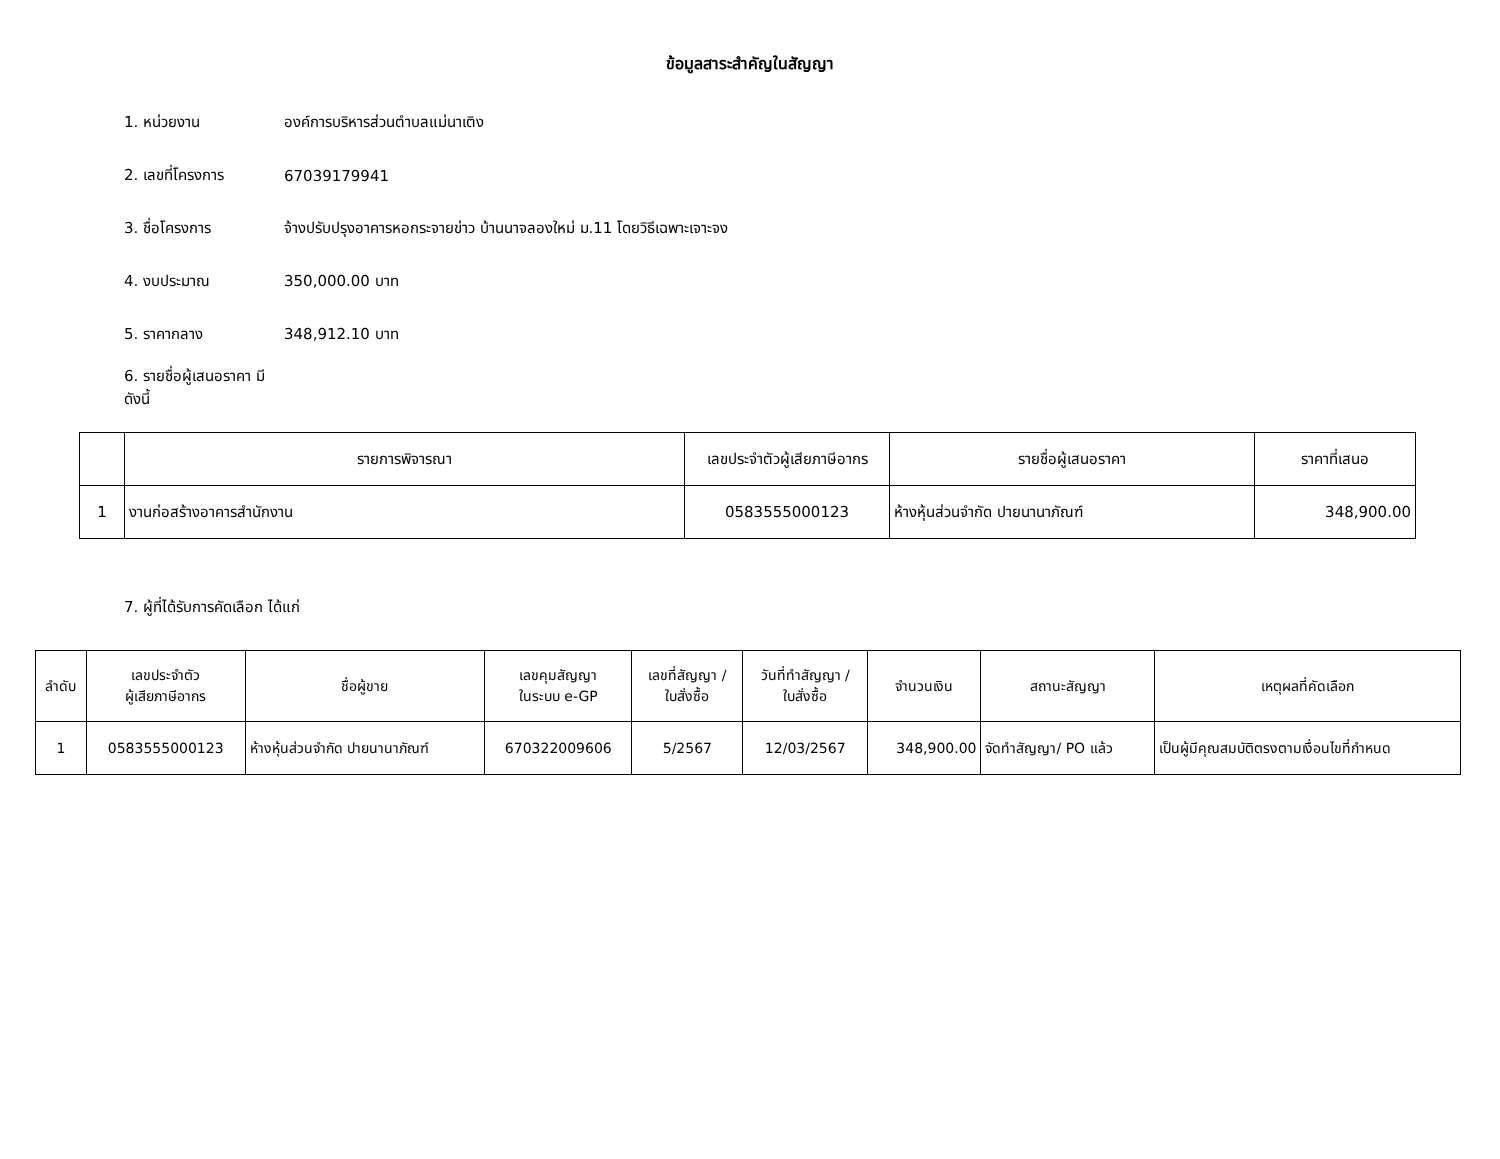ข้อมูลสาระสำคัญในสัญญา
1. หน่วยงาน องค์การบริหารส่วนตำบลแม่นาเติง
2. เลขที่โครงการ 67039179941
3. ชื่อโครงการ จ้างปรับปรุงอาคารหอกระจายข่าว บ้านนาจลองใหม่ ม.11 โดยวิธีเฉพาะเจาะจง
4. งบประมาณ 350,000.00 บาท
5. ราคากลาง 348,912.10 บาท
6. รายชื่อผู้เสนอราคา มีดังนี้
| | รายการพิจารณา | เลขประจำตัวผู้เสียภาษีอากร | รายชื่อผู้เสนอราคา | ราคาที่เสนอ |
| --- | --- | --- | --- | --- |
| 1 | งานก่อสร้างอาคารสำนักงาน | 0583555000123 | ห้างหุ้นส่วนจำกัด ปายนานาภัณฑ์ | 348,900.00 |
7. ผู้ที่ได้รับการคัดเลือก ได้แก่
| ลำดับ | เลขประจำตัว ผู้เสียภาษีอากร | ชื่อผู้ขาย | เลขคุมสัญญา ในระบบ e-GP | เลขที่สัญญา / ใบสั่งซื้อ | วันที่ทำสัญญา / ใบสั่งซื้อ | จำนวนเงิน | สถานะสัญญา | เหตุผลที่คัดเลือก |
| --- | --- | --- | --- | --- | --- | --- | --- | --- |
| 1 | 0583555000123 | ห้างหุ้นส่วนจำกัด ปายนานาภัณฑ์ | 670322009606 | 5/2567 | 12/03/2567 | 348,900.00 | จัดทำสัญญา/ PO แล้ว | เป็นผู้มีคุณสมบัติตรงตามเงื่อนไขที่กำหนด |